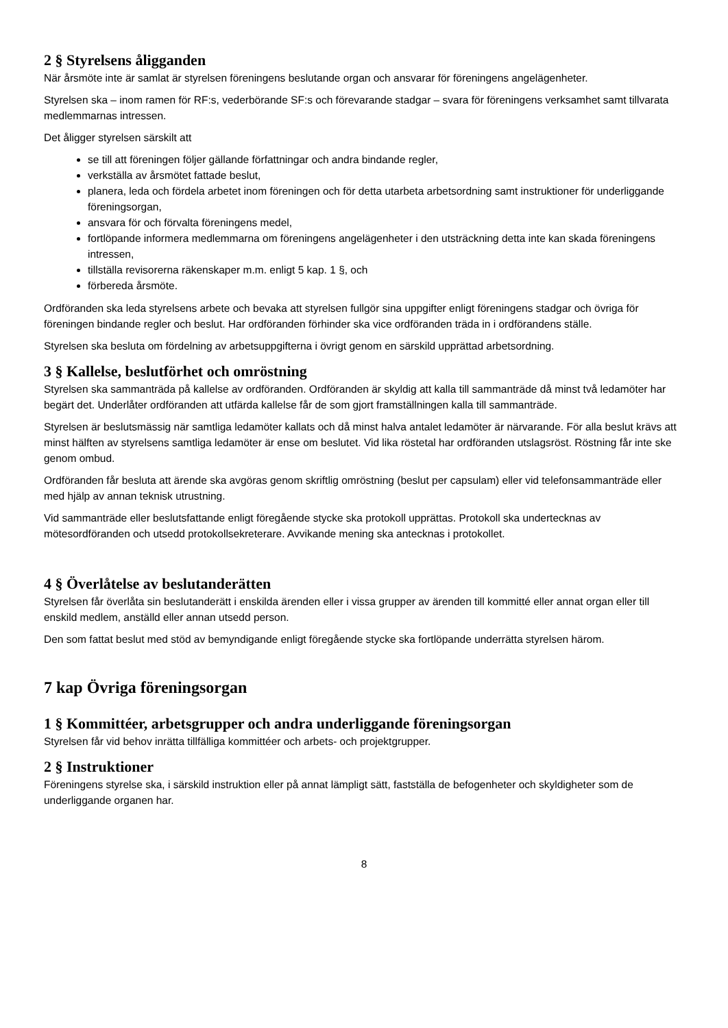2 § Styrelsens åligganden
När årsmöte inte är samlat är styrelsen föreningens beslutande organ och ansvarar för föreningens angelägenheter.
Styrelsen ska – inom ramen för RF:s, vederbörande SF:s och förevarande stadgar – svara för föreningens verksamhet samt tillvarata medlemmarnas intressen.
Det åligger styrelsen särskilt att
se till att föreningen följer gällande författningar och andra bindande regler,
verkställa av årsmötet fattade beslut,
planera, leda och fördela arbetet inom föreningen och för detta utarbeta arbetsordning samt instruktioner för underliggande föreningsorgan,
ansvara för och förvalta föreningens medel,
fortlöpande informera medlemmarna om föreningens angelägenheter i den utsträckning detta inte kan skada föreningens intressen,
tillställa revisorerna räkenskaper m.m. enligt 5 kap. 1 §, och
förbereda årsmöte.
Ordföranden ska leda styrelsens arbete och bevaka att styrelsen fullgör sina uppgifter enligt föreningens stadgar och övriga för föreningen bindande regler och beslut. Har ordföranden förhinder ska vice ordföranden träda in i ordförandens ställe.
Styrelsen ska besluta om fördelning av arbetsuppgifterna i övrigt genom en särskild upprättad arbetsordning.
3 § Kallelse, beslutförhet och omröstning
Styrelsen ska sammanträda på kallelse av ordföranden. Ordföranden är skyldig att kalla till sammanträde då minst två ledamöter har begärt det. Underlåter ordföranden att utfärda kallelse får de som gjort framställningen kalla till sammanträde.
Styrelsen är beslutsmässig när samtliga ledamöter kallats och då minst halva antalet ledamöter är närvarande. För alla beslut krävs att minst hälften av styrelsens samtliga ledamöter är ense om beslutet. Vid lika röstetal har ordföranden utslagsröst. Röstning får inte ske genom ombud.
Ordföranden får besluta att ärende ska avgöras genom skriftlig omröstning (beslut per capsulam) eller vid telefonsammanträde eller med hjälp av annan teknisk utrustning.
Vid sammanträde eller beslutsfattande enligt föregående stycke ska protokoll upprättas. Protokoll ska undertecknas av mötesordföranden och utsedd protokollsekreterare. Avvikande mening ska antecknas i protokollet.
4 § Överlåtelse av beslutanderätten
Styrelsen får överlåta sin beslutanderätt i enskilda ärenden eller i vissa grupper av ärenden till kommitté eller annat organ eller till enskild medlem, anställd eller annan utsedd person.
Den som fattat beslut med stöd av bemyndigande enligt föregående stycke ska fortlöpande underrätta styrelsen härom.
7 kap Övriga föreningsorgan
1 § Kommittéer, arbetsgrupper och andra underliggande föreningsorgan
Styrelsen får vid behov inrätta tillfälliga kommittéer och arbets- och projektgrupper.
2 § Instruktioner
Föreningens styrelse ska, i särskild instruktion eller på annat lämpligt sätt, fastställa de befogenheter och skyldigheter som de underliggande organen har.
8